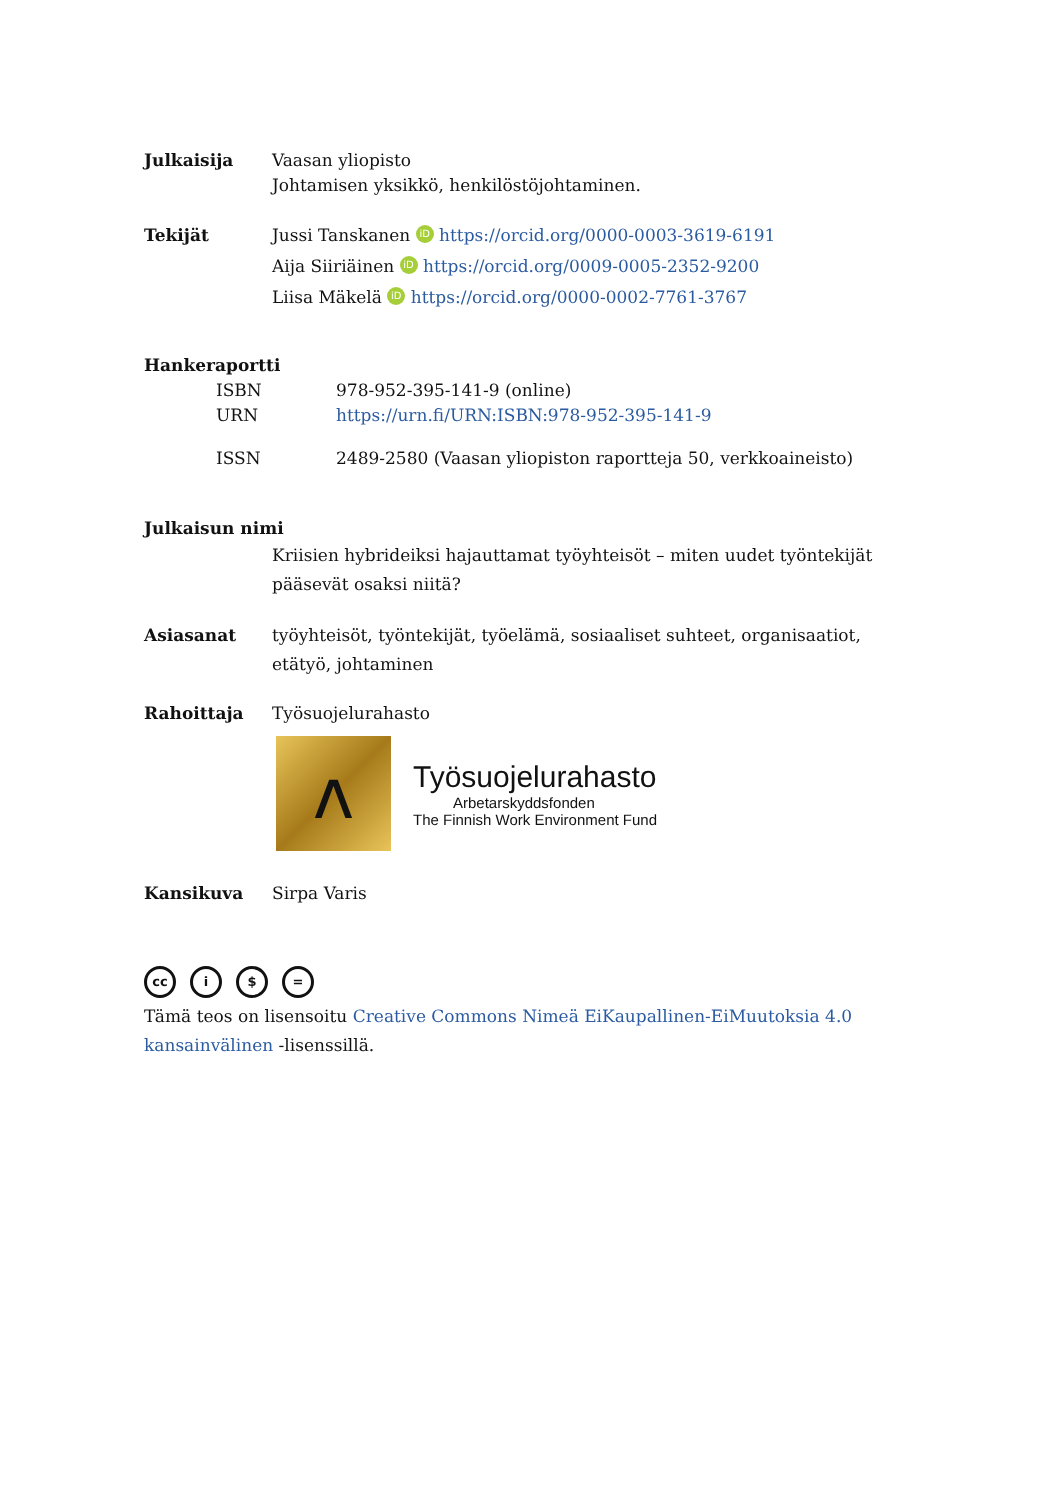Julkaisija Vaasan yliopisto
Johtamisen yksikkö, henkilöstöjohtaminen.
Tekijät Jussi Tanskanen iD https://orcid.org/0000-0003-3619-6191
Aija Siiriäinen iD https://orcid.org/0009-0005-2352-9200
Liisa Mäkelä iD https://orcid.org/0000-0002-7761-3767
Hankeraportti
ISBN 978-952-395-141-9 (online)
URN https://urn.fi/URN:ISBN:978-952-395-141-9
ISSN 2489-2580 (Vaasan yliopiston raportteja 50, verkkoaineisto)
Julkaisun nimi
Kriisien hybrideiksi hajauttamat työyhteisöt – miten uudet työntekijät pääsevät osaksi niitä?
Asiasanat työyhteisöt, työntekijät, työelämä, sosiaaliset suhteet, organisaatiot, etätyö, johtaminen
Rahoittaja Työsuojelurahasto
ʌ
Työsuojelurahasto
Arbetarskyddsfonden
The Finnish Work Environment Fund
Kansikuva Sirpa Varis
cc i $ =
Tämä teos on lisensoitu Creative Commons Nimeä EiKaupallinen-EiMuutoksia 4.0 kansainvälinen -lisenssillä.